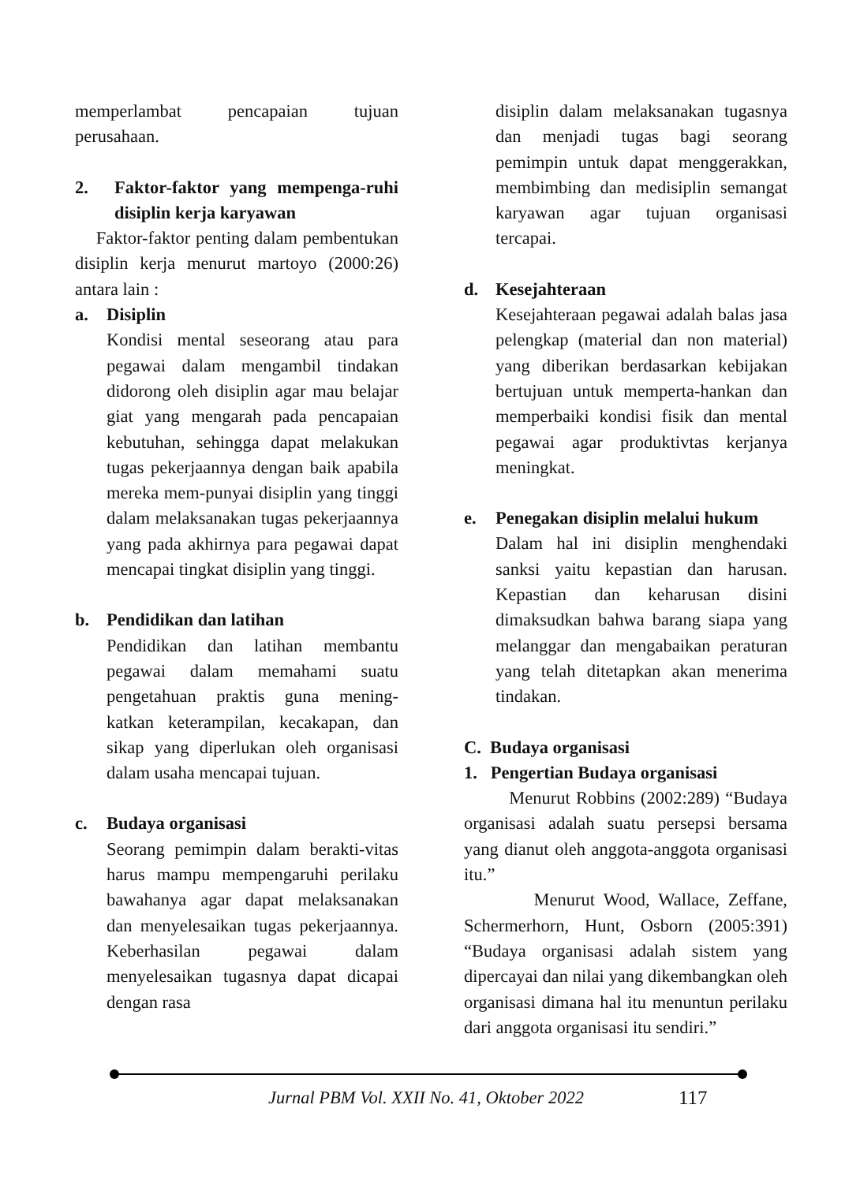memperlambat pencapaian tujuan perusahaan.
2. Faktor-faktor yang mempenga-ruhi disiplin kerja karyawan
Faktor-faktor penting dalam pembentukan disiplin kerja menurut martoyo (2000:26) antara lain :
a. Disiplin
Kondisi mental seseorang atau para pegawai dalam mengambil tindakan didorong oleh disiplin agar mau belajar giat yang mengarah pada pencapaian kebutuhan, sehingga dapat melakukan tugas pekerjaannya dengan baik apabila mereka mem-punyai disiplin yang tinggi dalam melaksanakan tugas pekerjaannya yang pada akhirnya para pegawai dapat mencapai tingkat disiplin yang tinggi.
b. Pendidikan dan latihan
Pendidikan dan latihan membantu pegawai dalam memahami suatu pengetahuan praktis guna mening-katkan keterampilan, kecakapan, dan sikap yang diperlukan oleh organisasi dalam usaha mencapai tujuan.
c. Budaya organisasi
Seorang pemimpin dalam berakti-vitas harus mampu mempengaruhi perilaku bawahanya agar dapat melaksanakan dan menyelesaikan tugas pekerjaannya. Keberhasilan pegawai dalam menyelesaikan tugasnya dapat dicapai dengan rasa
disiplin dalam melaksanakan tugasnya dan menjadi tugas bagi seorang pemimpin untuk dapat menggerakkan, membimbing dan medisiplin semangat karyawan agar tujuan organisasi tercapai.
d. Kesejahteraan
Kesejahteraan pegawai adalah balas jasa pelengkap (material dan non material) yang diberikan berdasarkan kebijakan bertujuan untuk memperta-hankan dan memperbaiki kondisi fisik dan mental pegawai agar produktivtas kerjanya meningkat.
e. Penegakan disiplin melalui hukum
Dalam hal ini disiplin menghendaki sanksi yaitu kepastian dan harusan. Kepastian dan keharusan disini dimaksudkan bahwa barang siapa yang melanggar dan mengabaikan peraturan yang telah ditetapkan akan menerima tindakan.
C. Budaya organisasi
1. Pengertian Budaya organisasi
Menurut Robbins (2002:289) “Budaya organisasi adalah suatu persepsi bersama yang dianut oleh anggota-anggota organisasi itu.”
Menurut Wood, Wallace, Zeffane, Schermerhorn, Hunt, Osborn (2005:391) “Budaya organisasi adalah sistem yang dipercayai dan nilai yang dikembangkan oleh organisasi dimana hal itu menuntun perilaku dari anggota organisasi itu sendiri.”
Jurnal PBM Vol. XXII No. 41, Oktober 2022 117